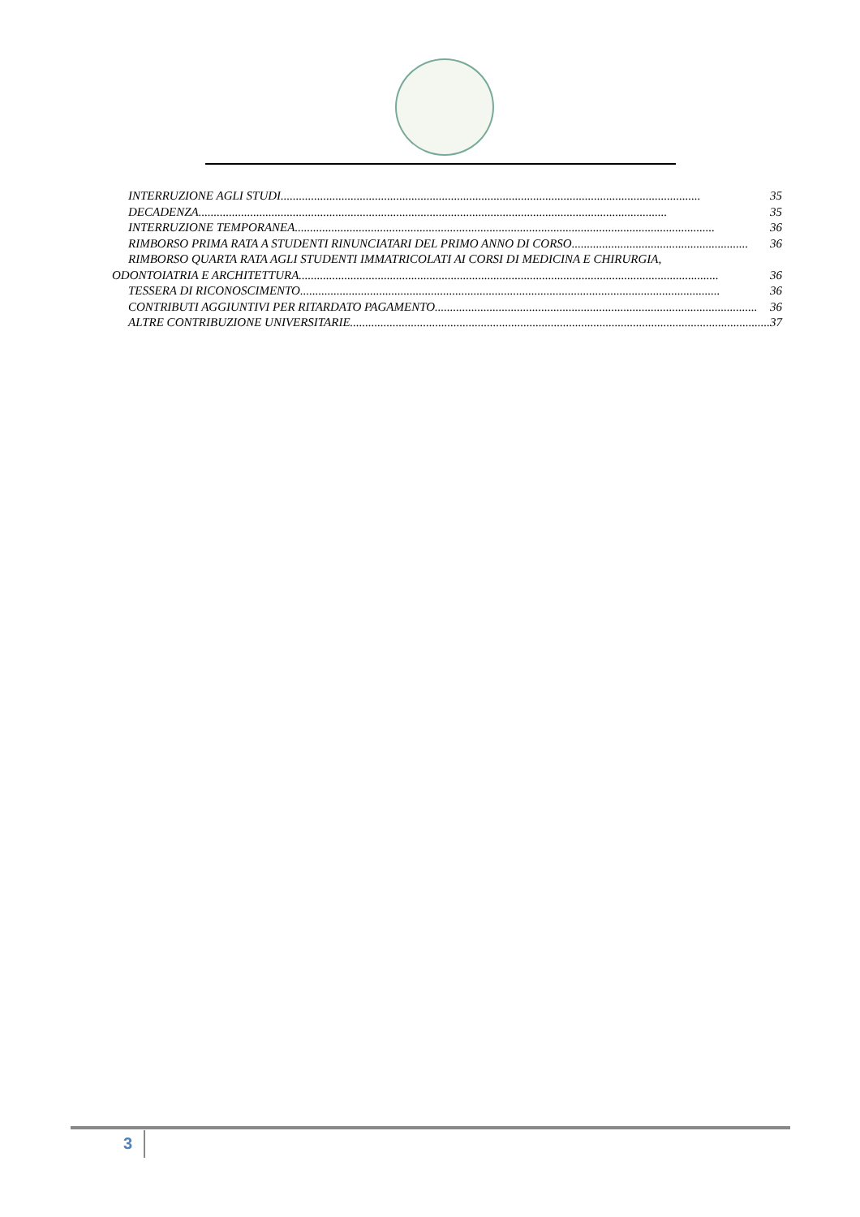INTERRUZIONE AGLI STUDI.......................................................................................................................................... 35
DECADENZA.......................................................................................................................................................... 35
INTERRUZIONE TEMPORANEA.......................................................................................................................................... 36
RIMBORSO PRIMA RATA A STUDENTI RINUNCIATARI DEL PRIMO ANNO DI CORSO.......................................................... 36
RIMBORSO QUARTA RATA AGLI STUDENTI IMMATRICOLATI AI CORSI DI MEDICINA E CHIRURGIA,
ODONTOIATRIA E ARCHITETTURA.......................................................................................................................................... 36
TESSERA DI RICONOSCIMENTO.......................................................................................................................................... 36
CONTRIBUTI AGGIUNTIVI PER RITARDATO PAGAMENTO.......................................................................................................... 36
ALTRE CONTRIBUZIONE UNIVERSITARIE.......................................................................................................................................... 37
3